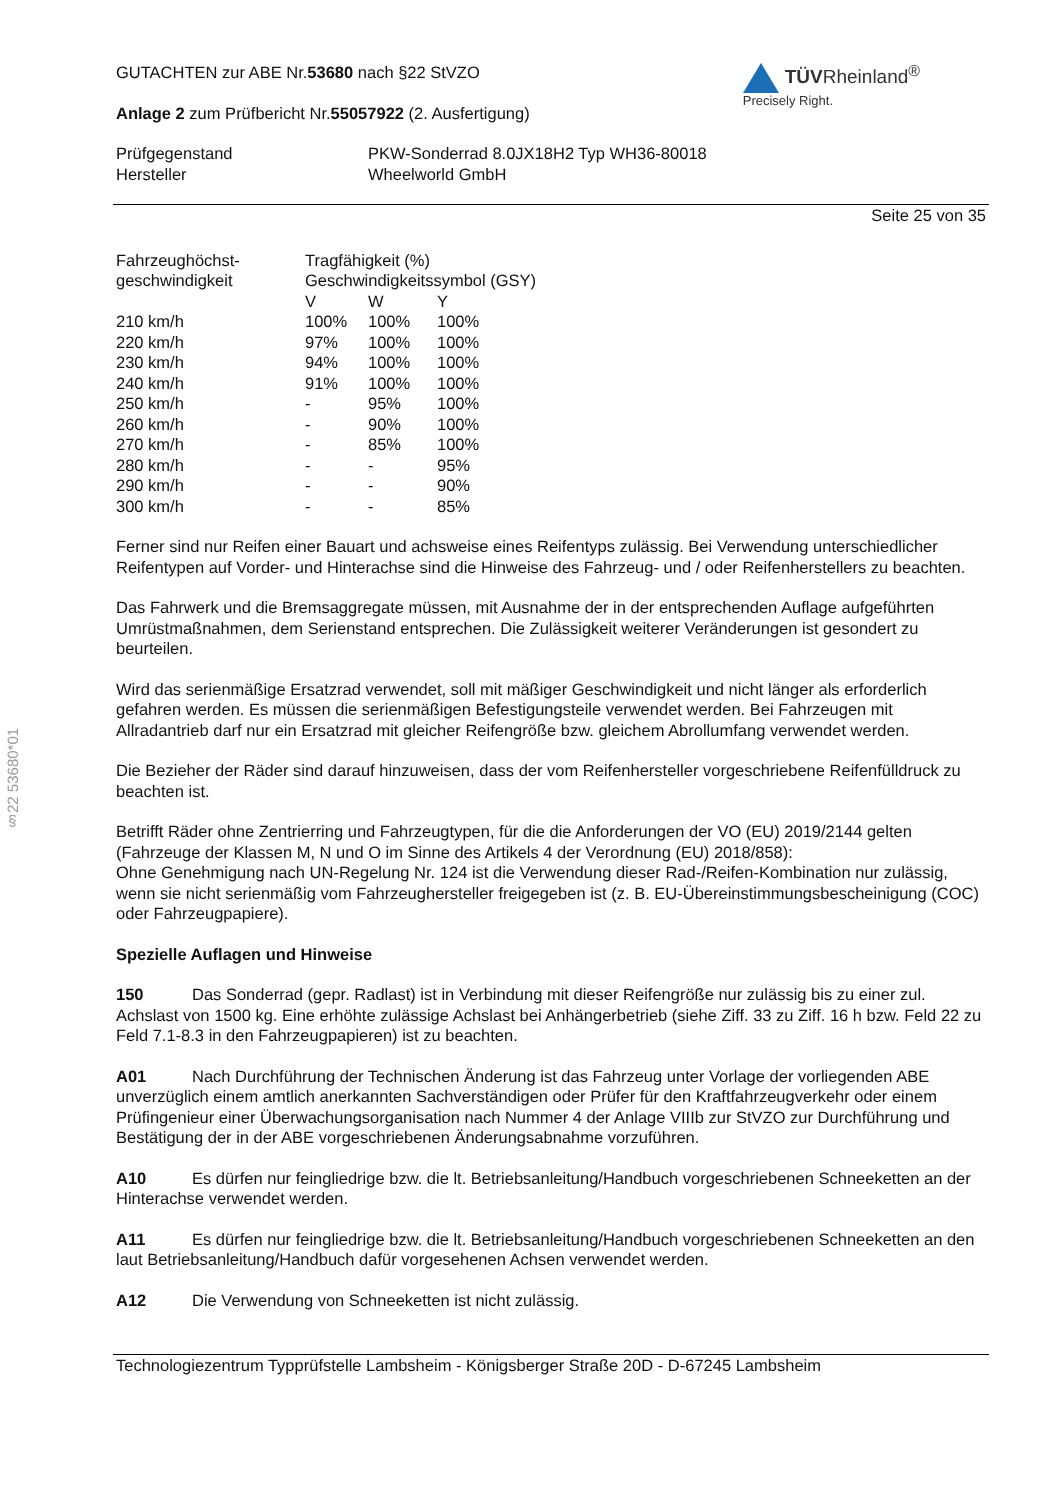§22 53680*01
GUTACHTEN zur ABE Nr.53680 nach §22 StVZO
Anlage 2 zum Prüfbericht Nr.55057922 (2. Ausfertigung)
TÜVRheinland<sup>®</sup>
Precisely Right.
| Prüfgegenstand | PKW-Sonderrad 8.0JX18H2 Typ WH36-80018 |
| Hersteller | Wheelworld GmbH |
Seite 25 von 35
| Fahrzeughöchst- geschwindigkeit | Tragfähigkeit (%) Geschwindigkeitssymbol (GSY) | | |
| | V | W | Y |
| 210 km/h | 100% | 100% | 100% |
| 220 km/h | 97% | 100% | 100% |
| 230 km/h | 94% | 100% | 100% |
| 240 km/h | 91% | 100% | 100% |
| 250 km/h | - | 95% | 100% |
| 260 km/h | - | 90% | 100% |
| 270 km/h | - | 85% | 100% |
| 280 km/h | - | - | 95% |
| 290 km/h | - | - | 90% |
| 300 km/h | - | - | 85% |
Ferner sind nur Reifen einer Bauart und achsweise eines Reifentyps zulässig. Bei Verwendung unterschiedlicher Reifentypen auf Vorder- und Hinterachse sind die Hinweise des Fahrzeug- und / oder Reifenherstellers zu beachten.
Das Fahrwerk und die Bremsaggregate müssen, mit Ausnahme der in der entsprechenden Auflage aufgeführten Umrüstmaßnahmen, dem Serienstand entsprechen. Die Zulässigkeit weiterer Veränderungen ist gesondert zu beurteilen.
Wird das serienmäßige Ersatzrad verwendet, soll mit mäßiger Geschwindigkeit und nicht länger als erforderlich gefahren werden. Es müssen die serienmäßigen Befestigungsteile verwendet werden. Bei Fahrzeugen mit Allradantrieb darf nur ein Ersatzrad mit gleicher Reifengröße bzw. gleichem Abrollumfang verwendet werden.
Die Bezieher der Räder sind darauf hinzuweisen, dass der vom Reifenhersteller vorgeschriebene Reifenfülldruck zu beachten ist.
Betrifft Räder ohne Zentrierring und Fahrzeugtypen, für die die Anforderungen der VO (EU) 2019/2144 gelten (Fahrzeuge der Klassen M, N und O im Sinne des Artikels 4 der Verordnung (EU) 2018/858):
Ohne Genehmigung nach UN-Regelung Nr. 124 ist die Verwendung dieser Rad-/Reifen-Kombination nur zulässig, wenn sie nicht serienmäßig vom Fahrzeughersteller freigegeben ist (z. B. EU-Übereinstimmungsbescheinigung (COC) oder Fahrzeugpapiere).
Spezielle Auflagen und Hinweise
150 Das Sonderrad (gepr. Radlast) ist in Verbindung mit dieser Reifengröße nur zulässig bis zu einer zul. Achslast von 1500 kg. Eine erhöhte zulässige Achslast bei Anhängerbetrieb (siehe Ziff. 33 zu Ziff. 16 h bzw. Feld 22 zu Feld 7.1-8.3 in den Fahrzeugpapieren) ist zu beachten.
A01 Nach Durchführung der Technischen Änderung ist das Fahrzeug unter Vorlage der vorliegenden ABE unverzüglich einem amtlich anerkannten Sachverständigen oder Prüfer für den Kraftfahrzeugverkehr oder einem Prüfingenieur einer Überwachungsorganisation nach Nummer 4 der Anlage VIIIb zur StVZO zur Durchführung und Bestätigung der in der ABE vorgeschriebenen Änderungsabnahme vorzuführen.
A10 Es dürfen nur feingliedrige bzw. die lt. Betriebsanleitung/Handbuch vorgeschriebenen Schneeketten an der Hinterachse verwendet werden.
A11 Es dürfen nur feingliedrige bzw. die lt. Betriebsanleitung/Handbuch vorgeschriebenen Schneeketten an den laut Betriebsanleitung/Handbuch dafür vorgesehenen Achsen verwendet werden.
A12 Die Verwendung von Schneeketten ist nicht zulässig.
Technologiezentrum Typprüfstelle Lambsheim - Königsberger Straße 20D - D-67245 Lambsheim